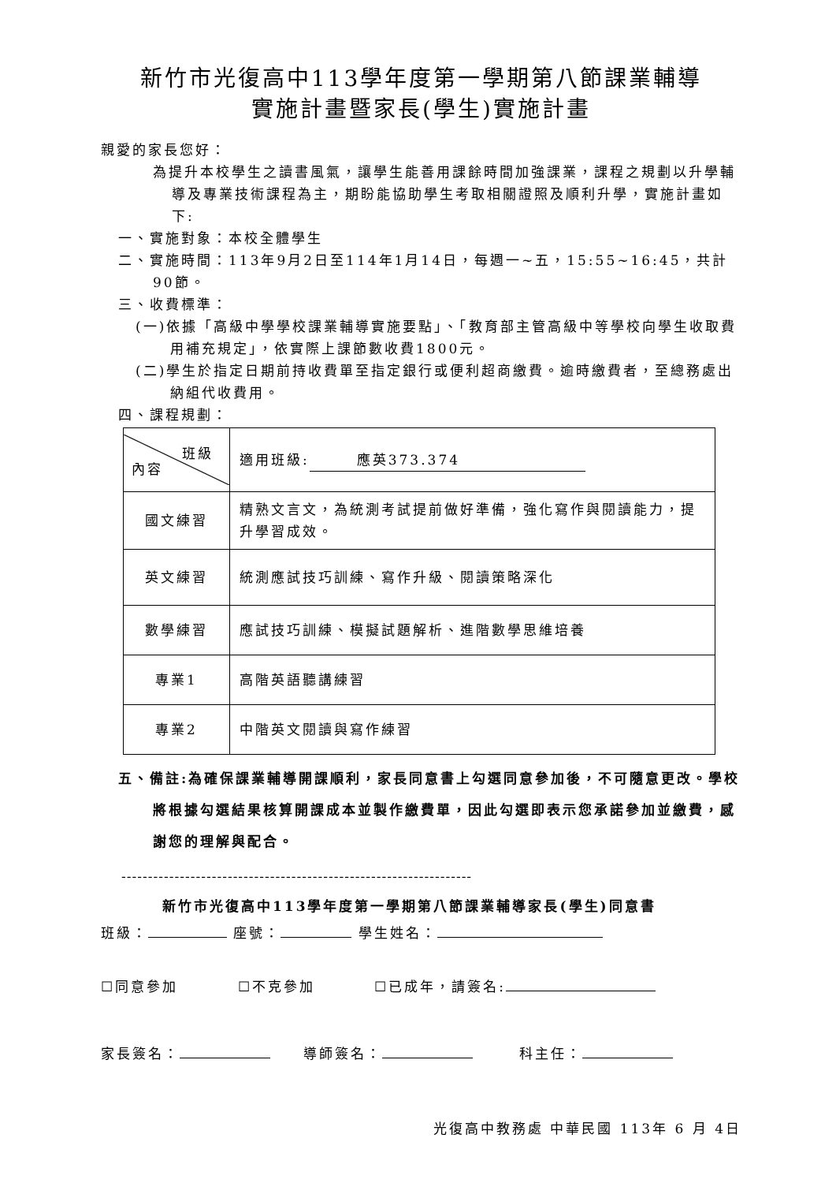新竹市光復高中113學年度第一學期第八節課業輔導
實施計畫暨家長(學生)實施計畫
親愛的家長您好：
為提升本校學生之讀書風氣，讓學生能善用課餘時間加強課業，課程之規劃以升學輔導及專業技術課程為主，期盼能協助學生考取相關證照及順利升學，實施計畫如下:
一、實施對象：本校全體學生
二、實施時間：113年9月2日至114年1月14日，每週一~五，15:55~16:45，共計90節。
三、收費標準：
(一)依據「高級中學學校課業輔導實施要點」、「教育部主管高級中等學校向學生收取費用補充規定」，依實際上課節數收費1800元。
(二)學生於指定日期前持收費單至指定銀行或便利超商繳費。逾時繳費者，至總務處出納組代收費用。
四、課程規劃：
| 班級 內容 | 適用班級: 應英373.374 |
| 國文練習 | 精熟文言文，為統測考試提前做好準備，強化寫作與閱讀能力，提升學習成效。 |
| 英文練習 | 統測應試技巧訓練、寫作升級、閱讀策略深化 |
| 數學練習 | 應試技巧訓練、模擬試題解析、進階數學思維培養 |
| 專業1 | 高階英語聽講練習 |
| 專業2 | 中階英文閱讀與寫作練習 |
五、備註:為確保課業輔導開課順利，家長同意書上勾選同意參加後，不可隨意更改。學校將根據勾選結果核算開課成本並製作繳費單，因此勾選即表示您承諾參加並繳費，感謝您的理解與配合。
------------------------------------------------------------------
新竹市光復高中113學年度第一學期第八節課業輔導家長(學生)同意書
班級： 座號： 學生姓名：
☐同意參加 ☐不克參加 ☐已成年，請簽名:
家長簽名： 導師簽名： 科主任：
光復高中教務處 中華民國 113年 6 月 4日